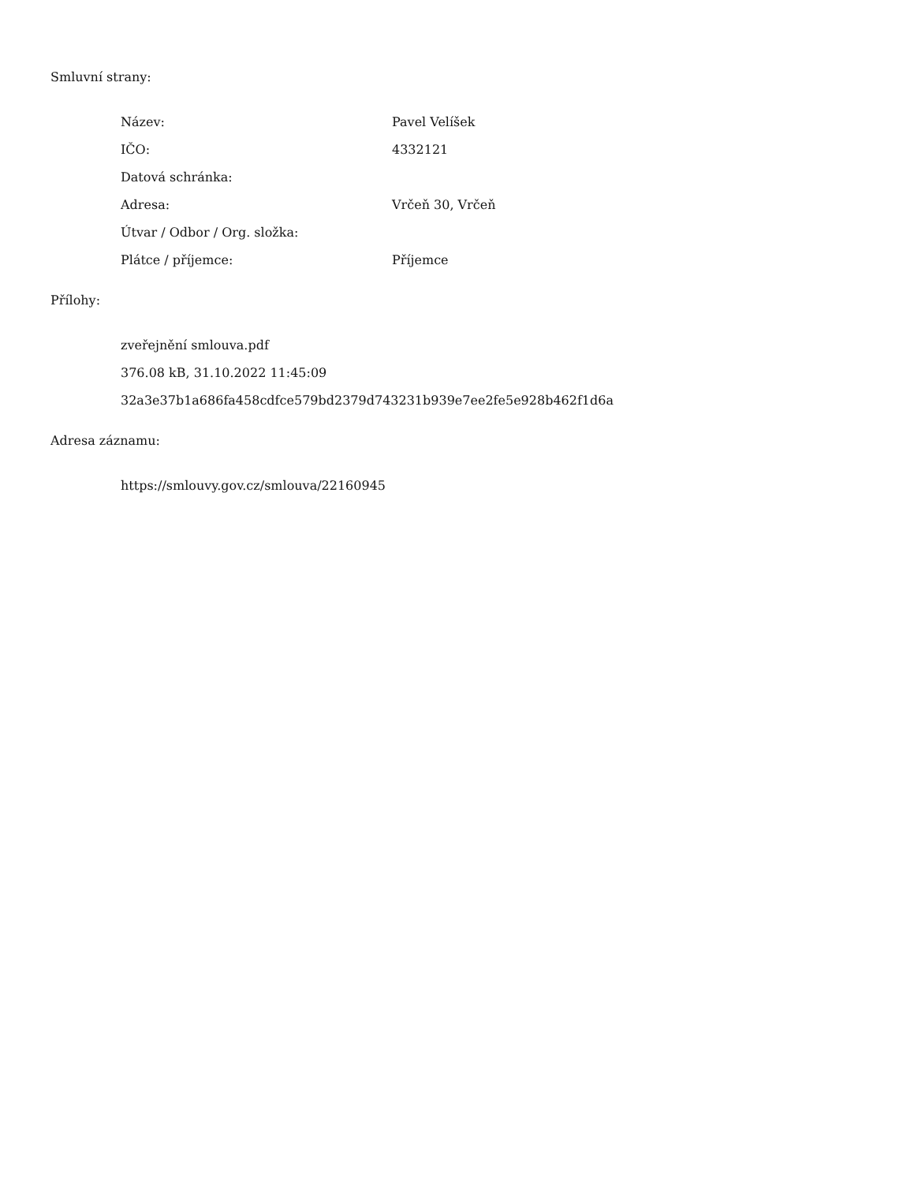Smluvní strany:
| Název: | Pavel Velíšek |
| IČO: | 4332121 |
| Datová schránka: | |
| Adresa: | Vrčeň 30, Vrčeň |
| Útvar / Odbor / Org. složka: | |
| Plátce / příjemce: | Příjemce |
Přílohy:
zveřejnění smlouva.pdf
376.08 kB, 31.10.2022 11:45:09
32a3e37b1a686fa458cdfce579bd2379d743231b939e7ee2fe5e928b462f1d6a
Adresa záznamu:
https://smlouvy.gov.cz/smlouva/22160945